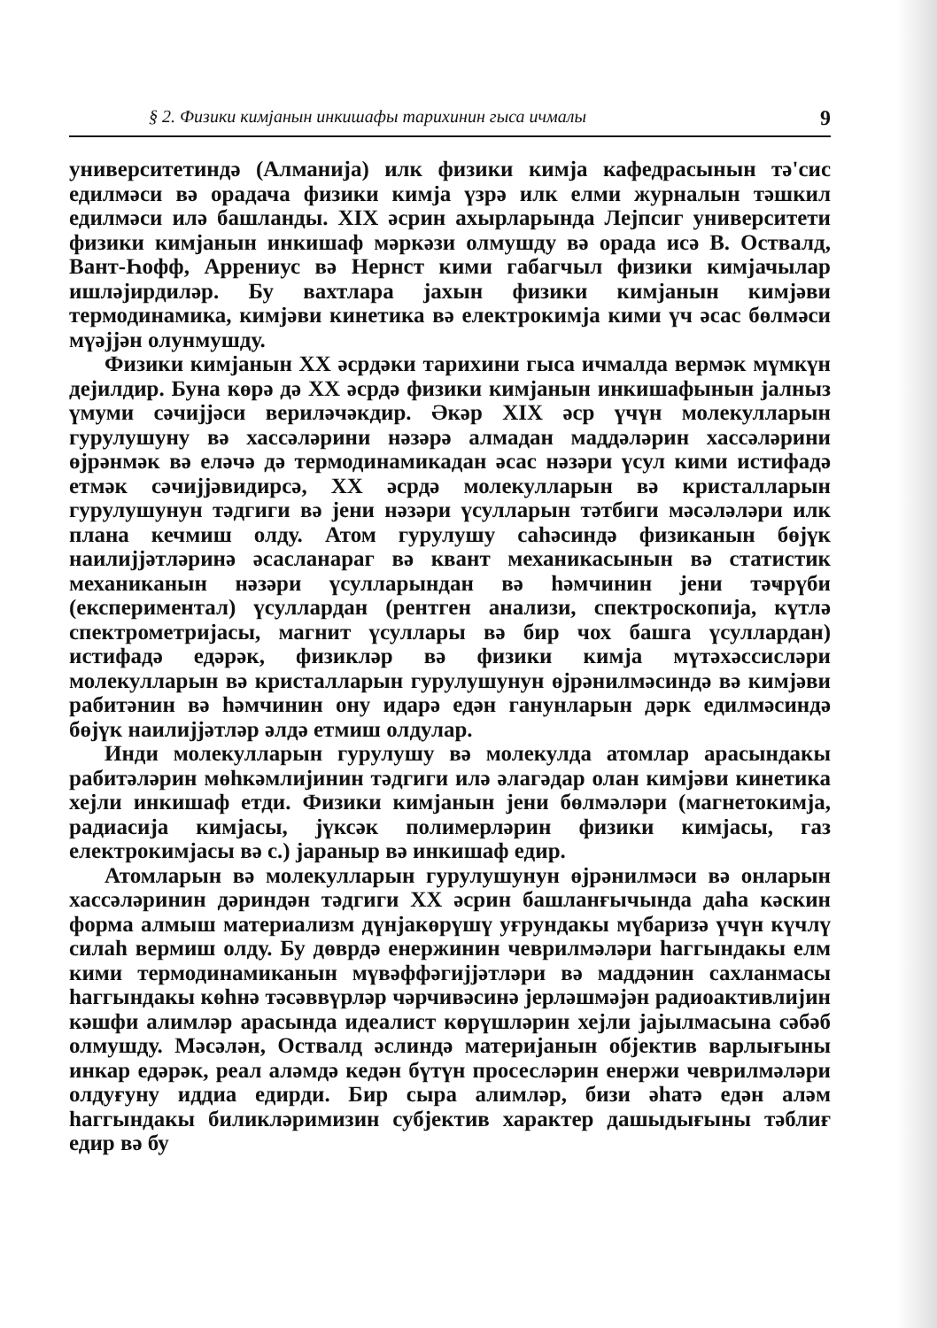§ 2. Физики кимјанын инкишафы тарихинин гыса ичмалы 9
университетиндә (Алманија) илк физики кимја кафедрасынын тә'сис едилмәси вә орадача физики кимја үзрә илк елми журналын тәшкил едилмәси илә башланды. XIX әсрин ахырларында Лејпсиг университети физики кимјанын инкишаф мәркәзи олмушду вә орада исә В. Оствалд, Вант-Һофф, Аррениус вә Нернст кими габагчыл физики кимјачылар ишләјирдиләр. Бу вахтлара јахын физики кимјанын кимјәви термодинамика, кимјәви кинетика вә електрокимја кими үч әсас бөлмәси мүәјјән олунмушду.
Физики кимјанын XX әсрдәки тарихини гыса ичмалда вермәк мүмкүн дејилдир. Буна көрә дә XX әсрдә физики кимјанын инкишафынын јалныз үмуми сәчијјәси вериләчәкдир. Әкәр XIX әср үчүн молекулларын гурулушуну вә хассәләрини нәзәрә алмадан маддәләрин хассәләрини өјрәнмәк вә еләчә дә термодинамикадан әсас нәзәри үсул кими истифадә етмәк сәчијјәвидирсә, XX әсрдә молекулларын вә кристалларын гурулушунун тәдгиги вә јени нәзәри үсулларын тәтбиги мәсәләләри илк плана кечмиш олду. Атом гурулушу саһәсиндә физиканын бөјүк наилијјәтләринә әсасланараг вә квант механикасынын вә статистик механиканын нәзәри үсулларындан вә һәмчинин јени тәҹрүби (експериментал) үсуллардан (рентген анализи, спектроскопија, күтлә спектрометријасы, магнит үсуллары вә бир чох башга үсуллардан) истифадә едәрәк, физикләр вә физики кимја мүтәхәссисләри молекулларын вә кристалларын гурулушунун өјрәнилмәсиндә вә кимјәви рабитәнин вә һәмчинин ону идарә едән ганунларын дәрк едилмәсиндә бөјүк наилијјәтләр әлдә етмиш олдулар.
Инди молекулларын гурулушу вә молекулда атомлар арасындакы рабитәләрин мөһкәмлијинин тәдгиги илә әлагәдар олан кимјәви кинетика хејли инкишаф етди. Физики кимјанын јени бөлмәләри (магнетокимја, радиасија кимјасы, јүксәк полимерләрин физики кимјасы, газ електрокимјасы вә с.) јараныр вә инкишаф едир.
Атомларын вә молекулларын гурулушунун өјрәнилмәси вә онларын хассәләринин дәриндән тәдгиги XX әсрин башланғычында даһа кәскин форма алмыш материализм дүнјакөрүшү уғрундакы мүбаризә үчүн күчлү силаһ вермиш олду. Бу дөврдә енержинин чеврилмәләри һаггындакы елм кими термодинамиканын мүвәффәгијјәтләри вә маддәнин сахланмасы һаггындакы көһнә тәсәввүрләр чәрчивәсинә јерләшмәјән радиоактивлијин кәшфи алимләр арасында идеалист көрүшләрин хејли јајылмасына сәбәб олмушду. Мәсәлән, Оствалд әслиндә материјанын објектив варлығыны инкар едәрәк, реал аләмдә кедән бүтүн просесләрин енержи чеврилмәләри олдуғуну иддиа едирди. Бир сыра алимләр, бизи әһатә едән аләм һаггындакы биликләримизин субјектив характер дашыдығыны тәблиғ едир вә бу